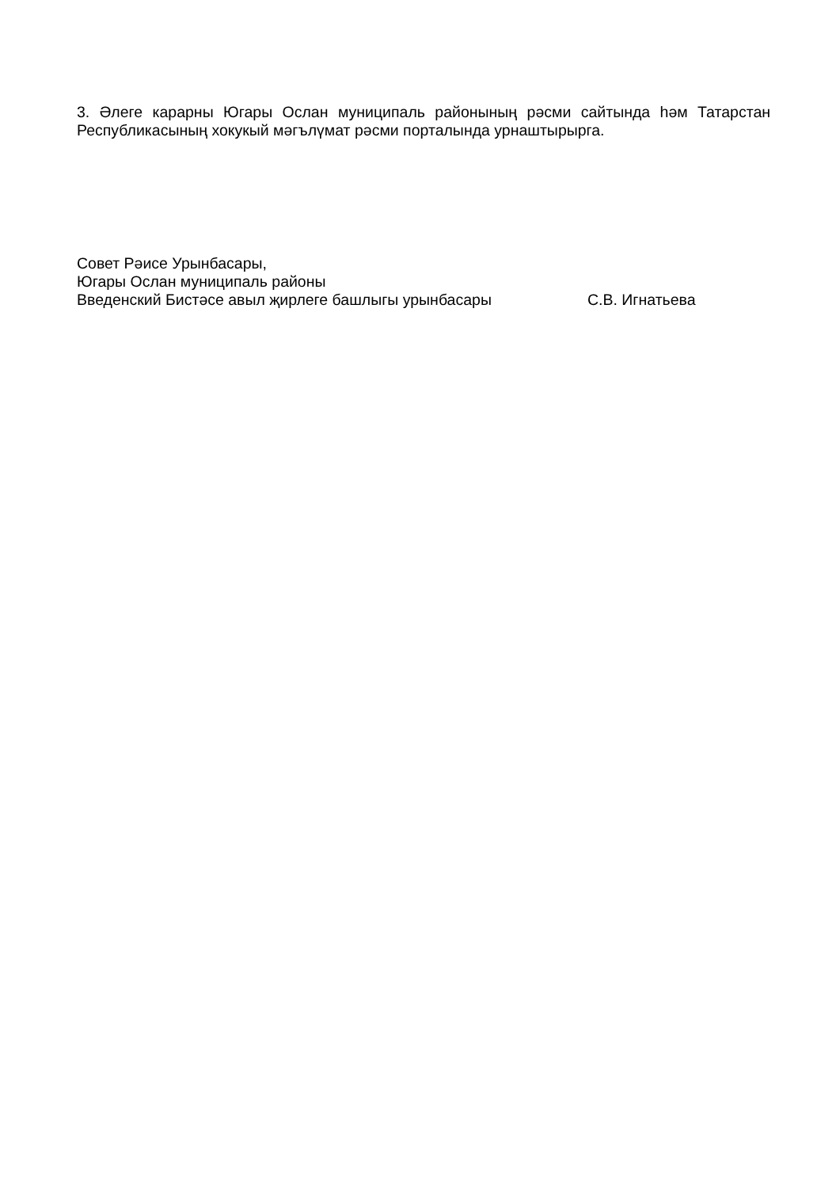3. Әлеге карарны Югары Ослан муниципаль районының рәсми сайтында һәм Татарстан Республикасының хокукый мәгълүмат рәсми порталында урнаштырырга.
Совет Рәисе Урынбасары,
Югары Ослан муниципаль районы
Введенский Бистәсе авыл җирлеге башлыгы урынбасары С.В. Игнатьева